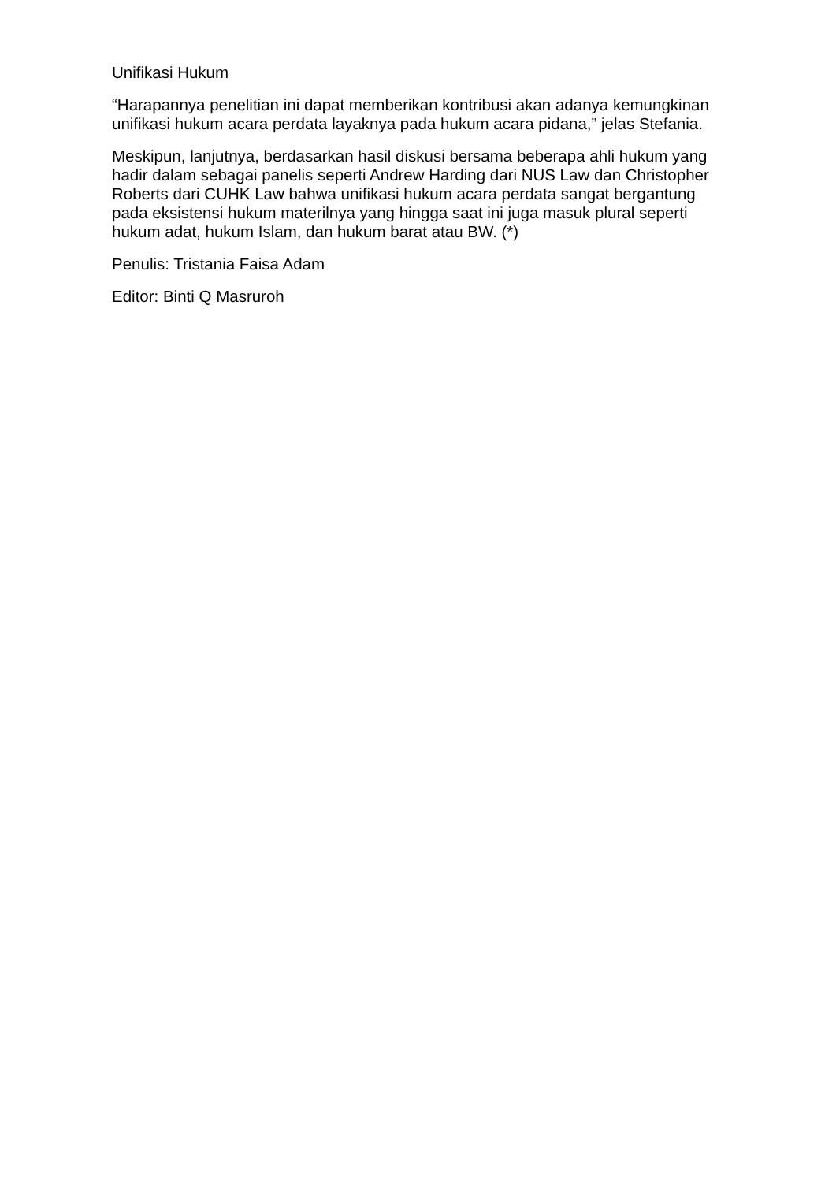Unifikasi Hukum
“Harapannya penelitian ini dapat memberikan kontribusi akan adanya kemungkinan unifikasi hukum acara perdata layaknya pada hukum acara pidana,” jelas Stefania.
Meskipun, lanjutnya, berdasarkan hasil diskusi bersama beberapa ahli hukum yang hadir dalam sebagai panelis seperti Andrew Harding dari NUS Law dan Christopher Roberts dari CUHK Law bahwa unifikasi hukum acara perdata sangat bergantung pada eksistensi hukum materilnya yang hingga saat ini juga masuk plural seperti hukum adat, hukum Islam, dan hukum barat atau BW. (*)
Penulis: Tristania Faisa Adam
Editor: Binti Q Masruroh